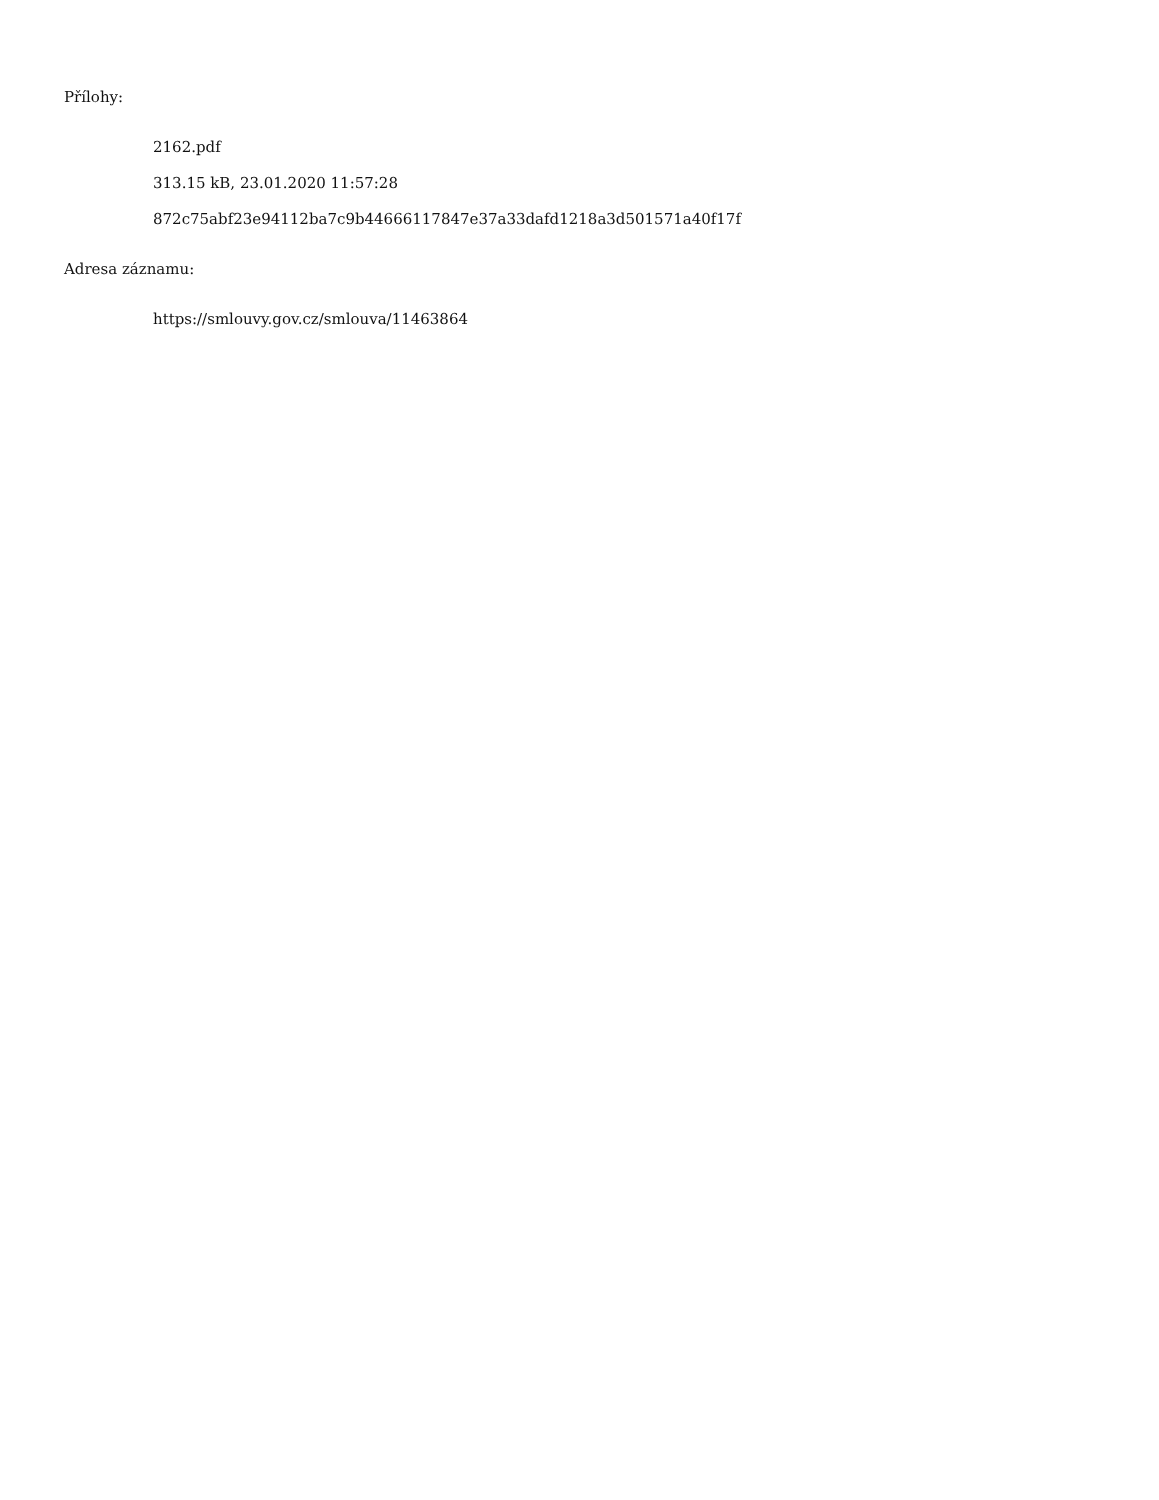Přílohy:
2162.pdf
313.15 kB, 23.01.2020 11:57:28
872c75abf23e94112ba7c9b44666117847e37a33dafd1218a3d501571a40f17f
Adresa záznamu:
https://smlouvy.gov.cz/smlouva/11463864